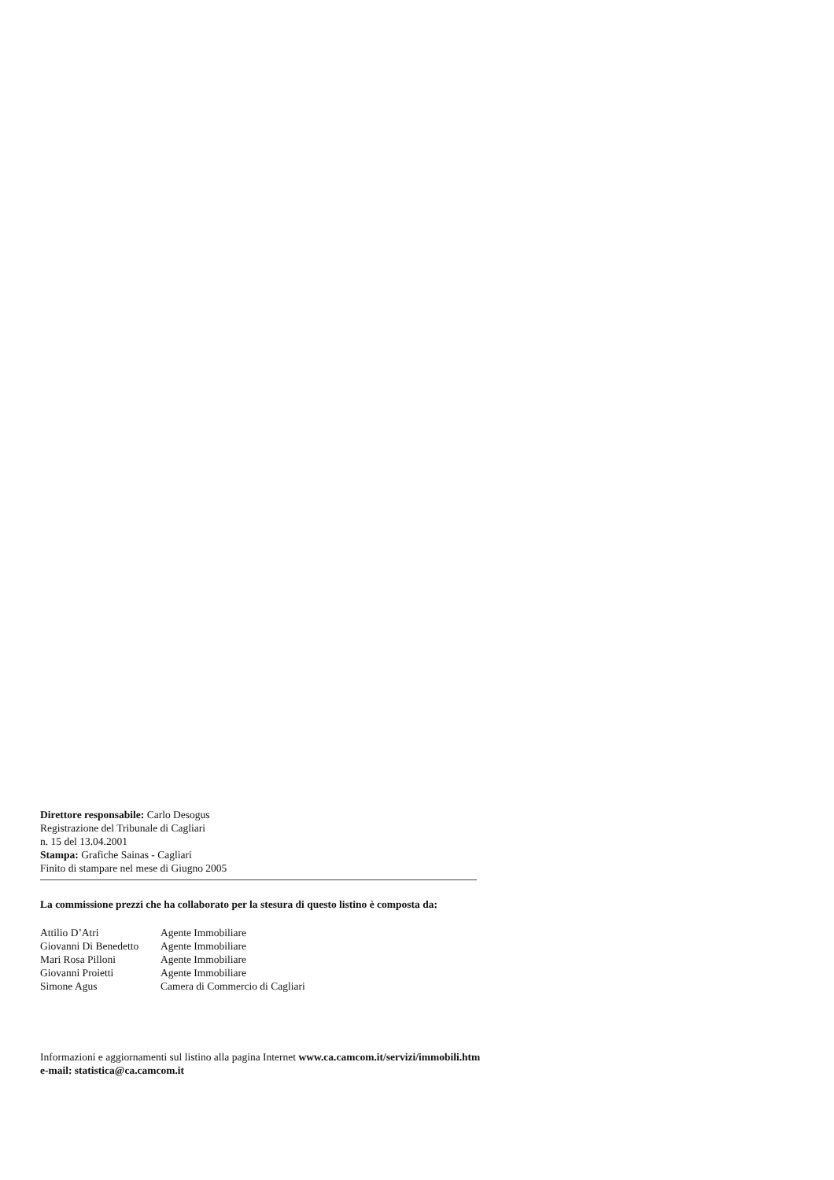Direttore responsabile: Carlo Desogus
Registrazione del Tribunale di Cagliari
n. 15 del 13.04.2001
Stampa: Grafiche Sainas - Cagliari
Finito di stampare nel mese di Giugno 2005
La commissione prezzi che ha collaborato per la stesura di questo listino è composta da:
| Attilio D’Atri | Agente Immobiliare |
| Giovanni Di Benedetto | Agente Immobiliare |
| Mari Rosa Pilloni | Agente Immobiliare |
| Giovanni Proietti | Agente Immobiliare |
| Simone Agus | Camera di Commercio di Cagliari |
Informazioni e aggiornamenti sul listino alla pagina Internet www.ca.camcom.it/servizi/immobili.htm
e-mail: statistica@ca.camcom.it